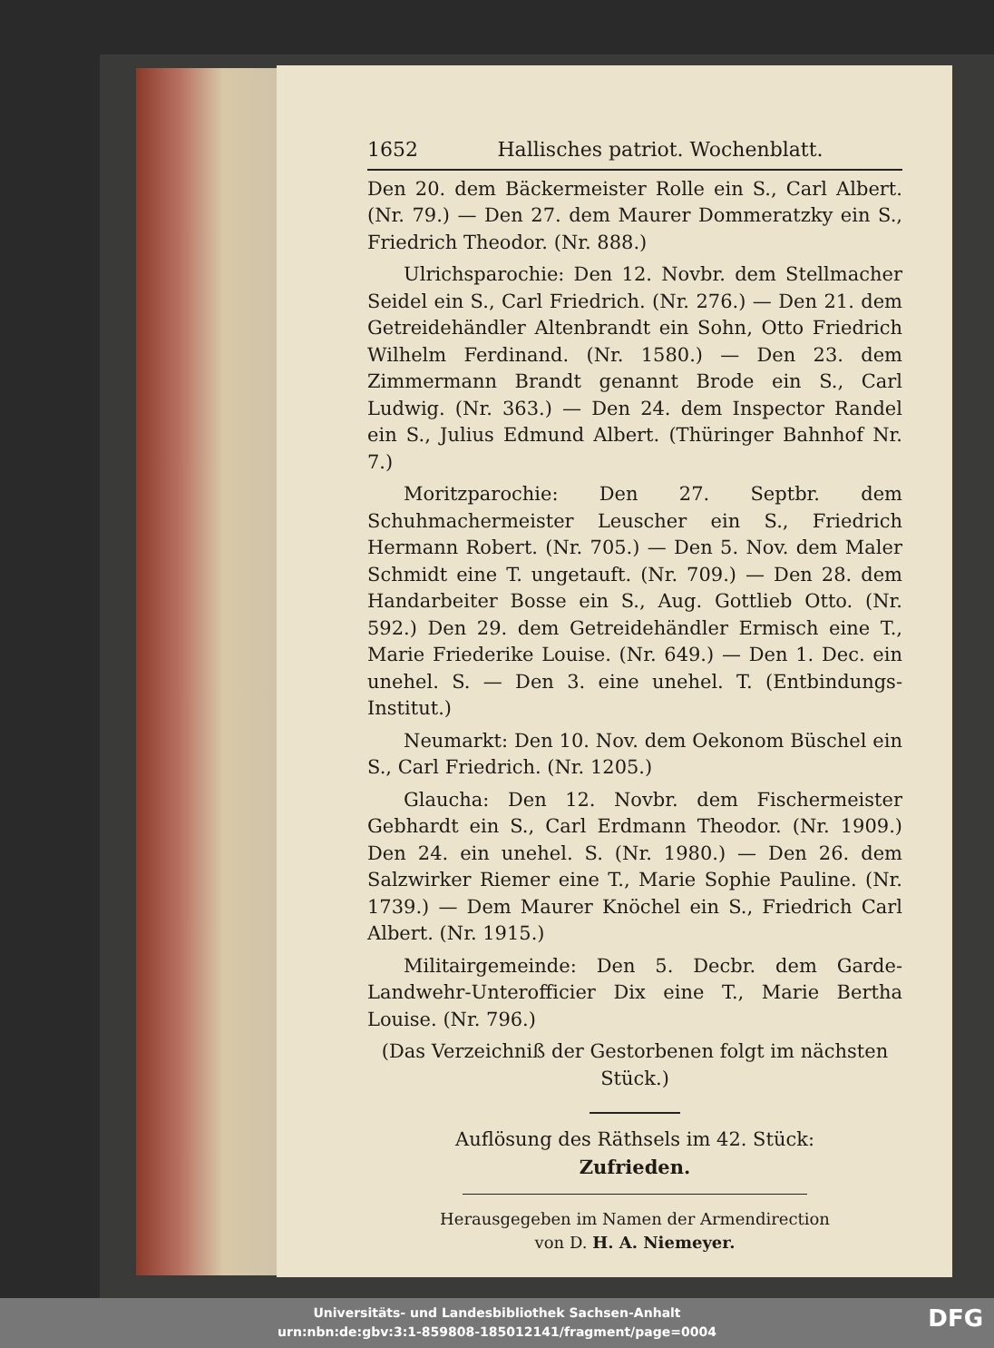1652 Hallisches patriot. Wochenblatt.
Den 20. dem Bäckermeister Rolle ein S., Carl Albert. (Nr. 79.) — Den 27. dem Maurer Dommeratzky ein S., Friedrich Theodor. (Nr. 888.)
Ulrichsparochie: Den 12. Novbr. dem Stellmacher Seidel ein S., Carl Friedrich. (Nr. 276.) — Den 21. dem Getreidehändler Altenbrandt ein Sohn, Otto Friedrich Wilhelm Ferdinand. (Nr. 1580.) — Den 23. dem Zimmermann Brandt genannt Brode ein S., Carl Ludwig. (Nr. 363.) — Den 24. dem Inspector Randel ein S., Julius Edmund Albert. (Thüringer Bahnhof Nr. 7.)
Moritzparochie: Den 27. Septbr. dem Schuhmachermeister Leuscher ein S., Friedrich Hermann Robert. (Nr. 705.) — Den 5. Nov. dem Maler Schmidt eine T. ungetauft. (Nr. 709.) — Den 28. dem Handarbeiter Bosse ein S., Aug. Gottlieb Otto. (Nr. 592.) Den 29. dem Getreidehändler Ermisch eine T., Marie Friederike Louise. (Nr. 649.) — Den 1. Dec. ein unehel. S. — Den 3. eine unehel. T. (Entbindungs-Institut.)
Neumarkt: Den 10. Nov. dem Oekonom Büschel ein S., Carl Friedrich. (Nr. 1205.)
Glaucha: Den 12. Novbr. dem Fischermeister Gebhardt ein S., Carl Erdmann Theodor. (Nr. 1909.) Den 24. ein unehel. S. (Nr. 1980.) — Den 26. dem Salzwirker Riemer eine T., Marie Sophie Pauline. (Nr. 1739.) — Dem Maurer Knöchel ein S., Friedrich Carl Albert. (Nr. 1915.)
Militairgemeinde: Den 5. Decbr. dem Garde-Landwehr-Unterofficier Dix eine T., Marie Bertha Louise. (Nr. 796.)
(Das Verzeichniß der Gestorbenen folgt im nächsten Stück.)
Auflösung des Räthsels im 42. Stück:
Zufrieden.
Herausgegeben im Namen der Armendirection
von D. H. A. Niemeyer.
Universitäts- und Landesbibliothek Sachsen-Anhalt
urn:nbn:de:gbv:3:1-859808-185012141/fragment/page=0004
DFG